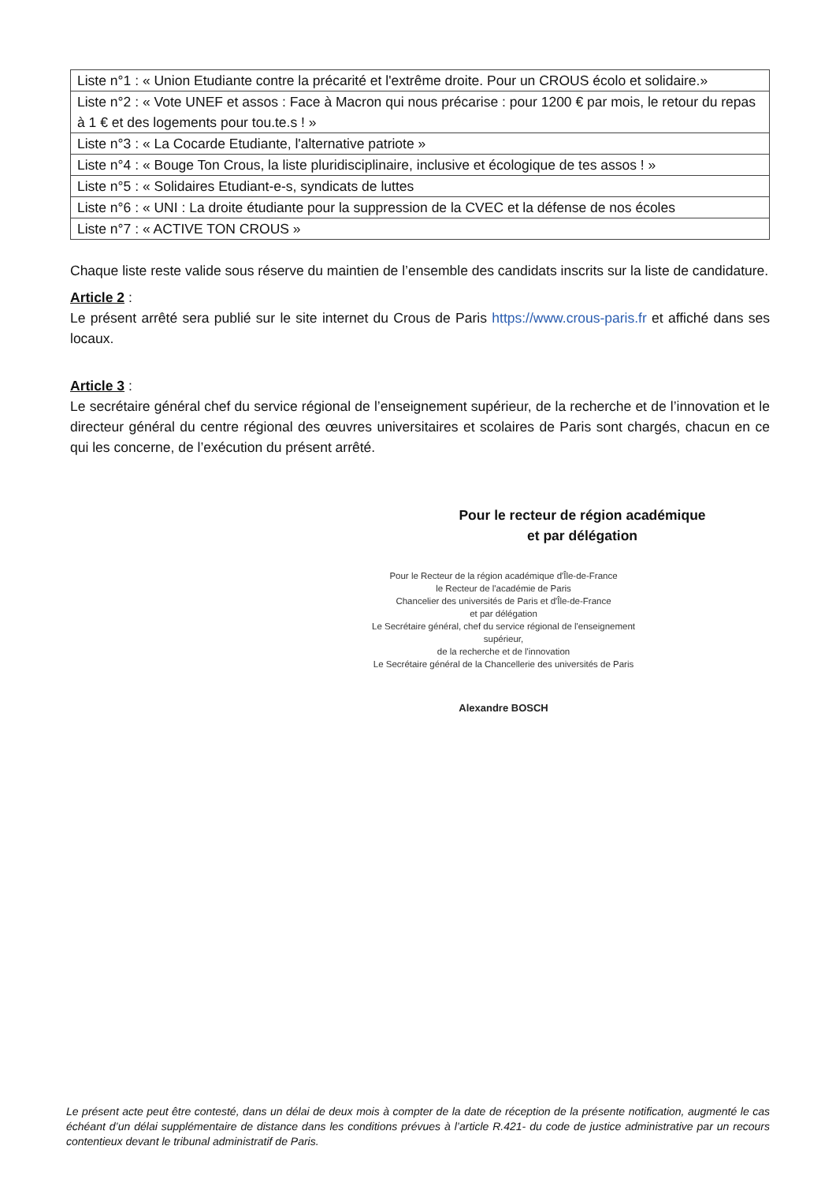| Liste n°1 : « Union Etudiante contre la précarité et l'extrême droite. Pour un CROUS écolo et solidaire.» |
| Liste n°2 : « Vote UNEF et assos : Face à Macron qui nous précarise : pour 1200 € par mois, le retour du repas à 1 € et des logements pour tou.te.s ! » |
| Liste n°3 : « La Cocarde Etudiante, l'alternative patriote » |
| Liste n°4 : « Bouge Ton Crous, la liste pluridisciplinaire, inclusive et écologique de tes assos ! » |
| Liste n°5 : « Solidaires Etudiant-e-s, syndicats de luttes |
| Liste n°6 : « UNI : La droite étudiante pour la suppression de la CVEC et la défense de nos écoles |
| Liste n°7 : « ACTIVE TON CROUS » |
Chaque liste reste valide sous réserve du maintien de l’ensemble des candidats inscrits sur la liste de candidature.
Article 2 :
Le présent arrêté sera publié sur le site internet du Crous de Paris https://www.crous-paris.fr et affiché dans ses locaux.
Article 3 :
Le secrétaire général chef du service régional de l’enseignement supérieur, de la recherche et de l’innovation et le directeur général du centre régional des œuvres universitaires et scolaires de Paris sont chargés, chacun en ce qui les concerne, de l’exécution du présent arrêté.
Pour le recteur de région académique
et par délégation
Pour le Recteur de la région académique d'Île-de-France
le Recteur de l'académie de Paris
Chancelier des universités de Paris et d'Île-de-France
et par délégation
Le Secrétaire général, chef du service régional de l'enseignement supérieur,
de la recherche et de l'innovation
Le Secrétaire général de la Chancellerie des universités de Paris
Alexandre BOSCH
Le présent acte peut être contesté, dans un délai de deux mois à compter de la date de réception de la présente notification, augmenté le cas échéant d’un délai supplémentaire de distance dans les conditions prévues à l’article R.421- du code de justice administrative par un recours contentieux devant le tribunal administratif de Paris.